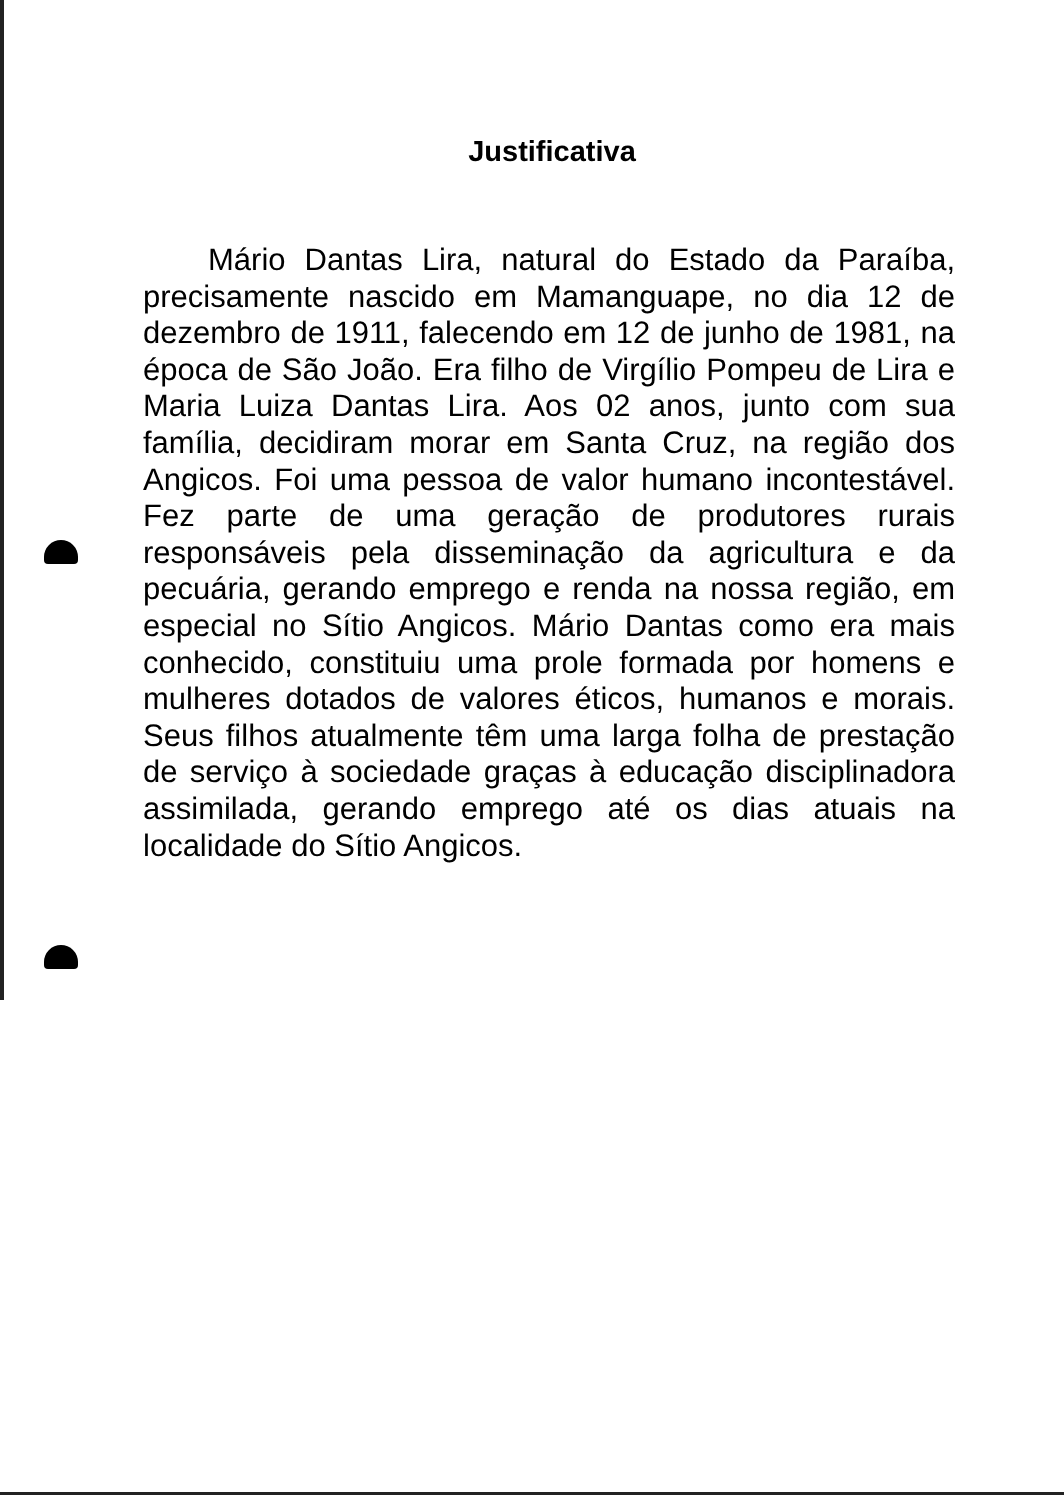Justificativa
Mário Dantas Lira, natural do Estado da Paraíba, precisamente nascido em Mamanguape, no dia 12 de dezembro de 1911, falecendo em 12 de junho de 1981, na época de São João. Era filho de Virgílio Pompeu de Lira e Maria Luiza Dantas Lira. Aos 02 anos, junto com sua família, decidiram morar em Santa Cruz, na região dos Angicos. Foi uma pessoa de valor humano incontestável. Fez parte de uma geração de produtores rurais responsáveis pela disseminação da agricultura e da pecuária, gerando emprego e renda na nossa região, em especial no Sítio Angicos. Mário Dantas como era mais conhecido, constituiu uma prole formada por homens e mulheres dotados de valores éticos, humanos e morais. Seus filhos atualmente têm uma larga folha de prestação de serviço à sociedade graças à educação disciplinadora assimilada, gerando emprego até os dias atuais na localidade do Sítio Angicos.